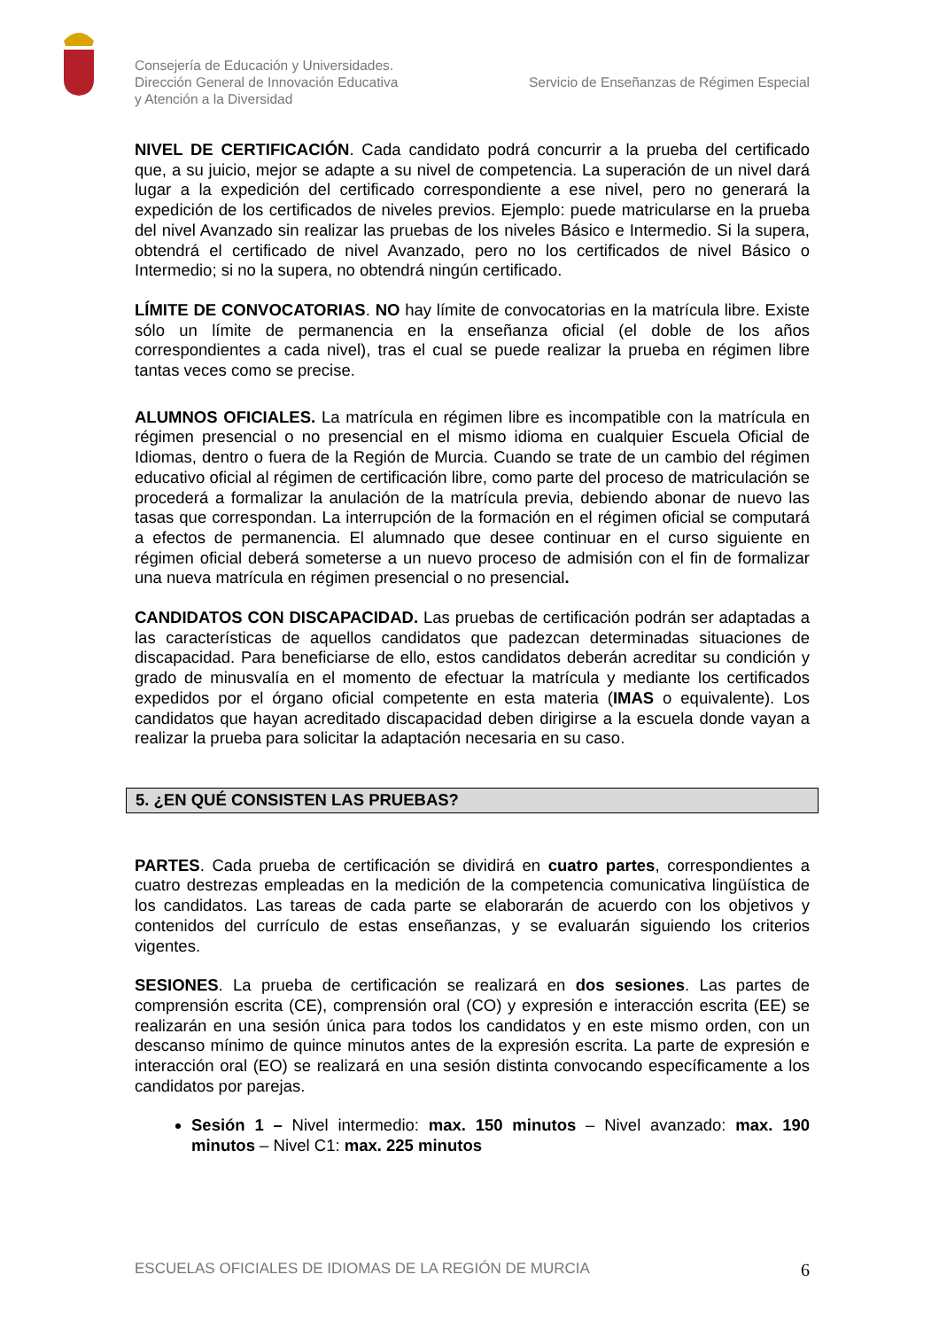Consejería de Educación y Universidades.
Dirección General de Innovación Educativa
y Atención a la Diversidad
Servicio de Enseñanzas de Régimen Especial
NIVEL DE CERTIFICACIÓN. Cada candidato podrá concurrir a la prueba del certificado que, a su juicio, mejor se adapte a su nivel de competencia. La superación de un nivel dará lugar a la expedición del certificado correspondiente a ese nivel, pero no generará la expedición de los certificados de niveles previos. Ejemplo: puede matricularse en la prueba del nivel Avanzado sin realizar las pruebas de los niveles Básico e Intermedio. Si la supera, obtendrá el certificado de nivel Avanzado, pero no los certificados de nivel Básico o Intermedio; si no la supera, no obtendrá ningún certificado.
LÍMITE DE CONVOCATORIAS. NO hay límite de convocatorias en la matrícula libre. Existe sólo un límite de permanencia en la enseñanza oficial (el doble de los años correspondientes a cada nivel), tras el cual se puede realizar la prueba en régimen libre tantas veces como se precise.
ALUMNOS OFICIALES. La matrícula en régimen libre es incompatible con la matrícula en régimen presencial o no presencial en el mismo idioma en cualquier Escuela Oficial de Idiomas, dentro o fuera de la Región de Murcia. Cuando se trate de un cambio del régimen educativo oficial al régimen de certificación libre, como parte del proceso de matriculación se procederá a formalizar la anulación de la matrícula previa, debiendo abonar de nuevo las tasas que correspondan. La interrupción de la formación en el régimen oficial se computará a efectos de permanencia. El alumnado que desee continuar en el curso siguiente en régimen oficial deberá someterse a un nuevo proceso de admisión con el fin de formalizar una nueva matrícula en régimen presencial o no presencial.
CANDIDATOS CON DISCAPACIDAD. Las pruebas de certificación podrán ser adaptadas a las características de aquellos candidatos que padezcan determinadas situaciones de discapacidad. Para beneficiarse de ello, estos candidatos deberán acreditar su condición y grado de minusvalía en el momento de efectuar la matrícula y mediante los certificados expedidos por el órgano oficial competente en esta materia (IMAS o equivalente). Los candidatos que hayan acreditado discapacidad deben dirigirse a la escuela donde vayan a realizar la prueba para solicitar la adaptación necesaria en su caso.
5. ¿EN QUÉ CONSISTEN LAS PRUEBAS?
PARTES. Cada prueba de certificación se dividirá en cuatro partes, correspondientes a cuatro destrezas empleadas en la medición de la competencia comunicativa lingüística de los candidatos. Las tareas de cada parte se elaborarán de acuerdo con los objetivos y contenidos del currículo de estas enseñanzas, y se evaluarán siguiendo los criterios vigentes.
SESIONES. La prueba de certificación se realizará en dos sesiones. Las partes de comprensión escrita (CE), comprensión oral (CO) y expresión e interacción escrita (EE) se realizarán en una sesión única para todos los candidatos y en este mismo orden, con un descanso mínimo de quince minutos antes de la expresión escrita. La parte de expresión e interacción oral (EO) se realizará en una sesión distinta convocando específicamente a los candidatos por parejas.
Sesión 1 – Nivel intermedio: max. 150 minutos – Nivel avanzado: max. 190 minutos – Nivel C1: max. 225 minutos
ESCUELAS OFICIALES DE IDIOMAS DE LA REGIÓN DE MURCIA 6